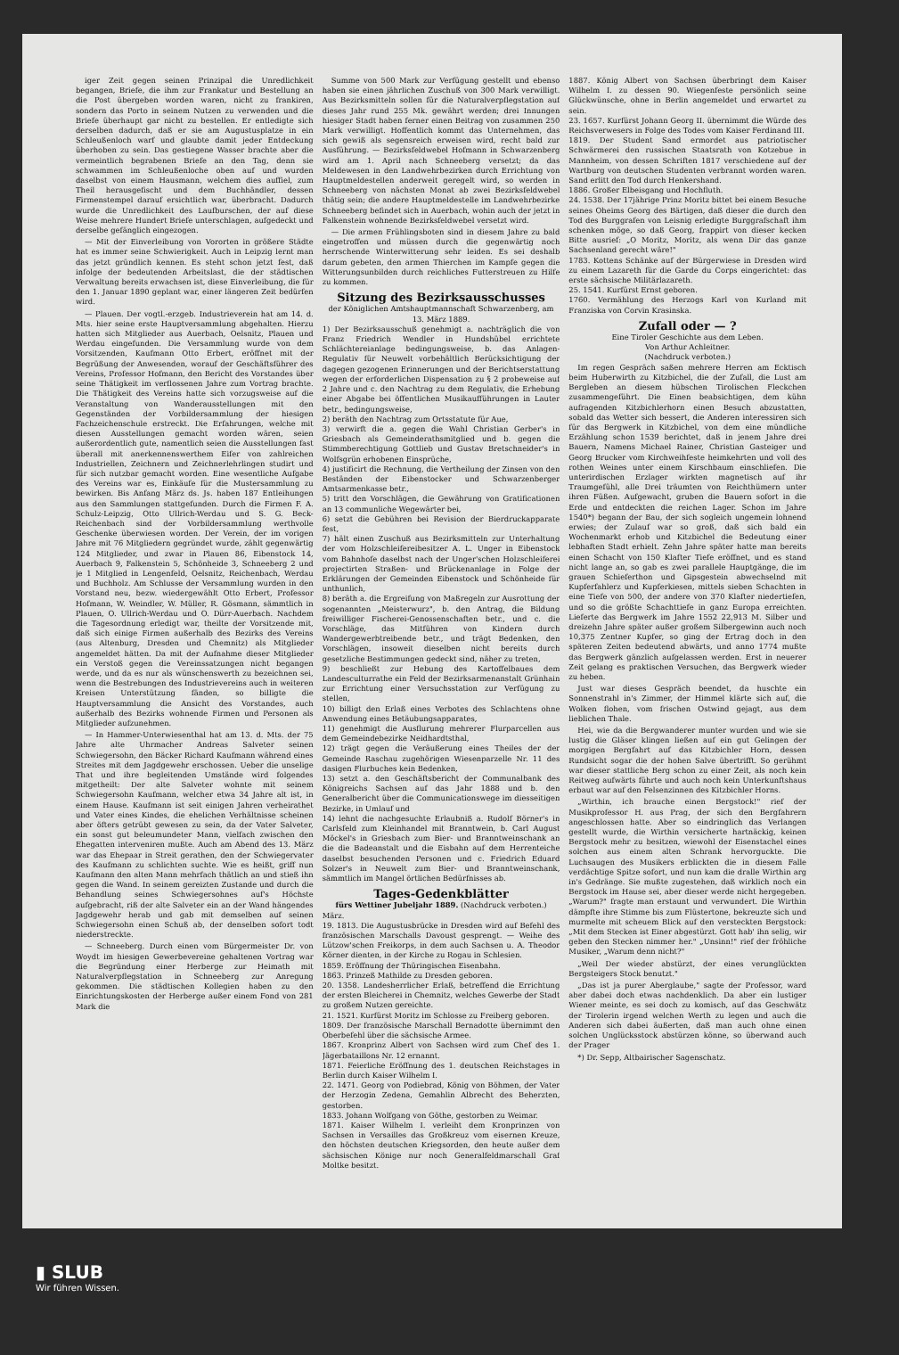iger Zeit gegen seinen Prinzipal die Unredlichkeit begangen, Briefe, die ihm zur Frankatur und Bestellung an die Post übergeben worden waren, nicht zu frankiren, sondern das Porto in seinem Nutzen zu verwenden und die Briefe überhaupt gar nicht zu bestellen. Er entledigte sich derselben dadurch, daß er sie am Augustusplatze in ein Schleußenloch warf und glaubte damit jeder Entdeckung überhoben zu sein. Das gestiegene Wasser brachte aber die vermeintlich begrabenen Briefe an den Tag, denn sie schwammen im Schleußenloche oben auf und wurden daselbst von einem Hausmann, welchem dies auffiel, zum Theil herausgefischt und dem Buchhändler, dessen Firmenstempel darauf ersichtlich war, überbracht. Dadurch wurde die Unredlichkeit des Laufburschen, der auf diese Weise mehrere Hundert Briefe unterschlagen, aufgedeckt und derselbe gefänglich eingezogen.
— Mit der Einverleibung von Vororten in größere Städte hat es immer seine Schwierigkeit. Auch in Leipzig lernt man das jetzt gründlich kennen. Es steht schon jetzt fest, daß infolge der bedeutenden Arbeitslast, die der städtischen Verwaltung bereits erwachsen ist, diese Einverleibung, die für den 1. Januar 1890 geplant war, einer längeren Zeit bedürfen wird.
— Plauen. Der vogtl.-erzgeb. Industrieverein hat am 14. d. Mts. hier seine erste Hauptversammlung abgehalten. Hierzu hatten sich Mitglieder aus Auerbach, Oelsnitz, Plauen und Werdau eingefunden. Die Versammlung wurde von dem Vorsitzenden, Kaufmann Otto Erbert, eröffnet mit der Begrüßung der Anwesenden, worauf der Geschäftsführer des Vereins, Professor Hofmann, den Bericht des Vorstandes über seine Thätigkeit im verflossenen Jahre zum Vortrag brachte. Die Thätigkeit des Vereins hatte sich vorzugsweise auf die Veranstaltung von Wanderausstellungen mit den Gegenständen der Vorbildersammlung der hiesigen Fachzeichenschule erstreckt. Die Erfahrungen, welche mit diesen Ausstellungen gemacht worden wären, seien außerordentlich gute, namentlich seien die Ausstellungen fast überall mit anerkennenswerthem Eifer von zahlreichen Industriellen, Zeichnern und Zeichnerlehrlingen studirt und für sich nutzbar gemacht worden. Eine wesentliche Aufgabe des Vereins war es, Einkäufe für die Mustersammlung zu bewirken. Bis Anfang März ds. Js. haben 187 Entleihungen aus den Sammlungen stattgefunden. Durch die Firmen F. A. Schulz-Leipzig, Otto Ullrich-Werdau und S. G. Beck-Reichenbach sind der Vorbildersammlung werthvolle Geschenke überwiesen worden. Der Verein, der im vorigen Jahre mit 76 Mitgliedern gegründet wurde, zählt gegenwärtig 124 Mitglieder, und zwar in Plauen 86, Eibenstock 14, Auerbach 9, Falkenstein 5, Schönheide 3, Schneeberg 2 und je 1 Mitglied in Lengenfeld, Oelsnitz, Reichenbach, Werdau und Buchholz. Am Schlusse der Versammlung wurden in den Vorstand neu, bezw. wiedergewählt Otto Erbert, Professor Hofmann, W. Weindler, W. Müller, R. Gösmann, sämmtlich in Plauen, O. Ullrich-Werdau und O. Dürr-Auerbach. Nachdem die Tagesordnung erledigt war, theilte der Vorsitzende mit, daß sich einige Firmen außerhalb des Bezirks des Vereins (aus Altenburg, Dresden und Chemnitz) als Mitglieder angemeldet hätten. Da mit der Aufnahme dieser Mitglieder ein Verstoß gegen die Vereinssatzungen nicht begangen werde, und da es nur als wünschenswerth zu bezeichnen sei, wenn die Bestrebungen des Industrievereins auch in weiteren Kreisen Unterstützung fänden, so billigte die Hauptversammlung die Ansicht des Vorstandes, auch außerhalb des Bezirks wohnende Firmen und Personen als Mitglieder aufzunehmen.
— In Hammer-Unterwiesenthal hat am 13. d. Mts. der 75 Jahre alte Uhrmacher Andreas Salveter seinen Schwiegersohn, den Bäcker Richard Kaufmann während eines Streites mit dem Jagdgewehr erschossen. Ueber die unselige That und ihre begleitenden Umstände wird folgendes mitgetheilt: Der alte Salveter wohnte mit seinem Schwiegersohn Kaufmann, welcher etwa 34 Jahre alt ist, in einem Hause. Kaufmann ist seit einigen Jahren verheirathet und Vater eines Kindes, die ehelichen Verhältnisse scheinen aber öfters getrübt gewesen zu sein, da der Vater Salveter, ein sonst gut beleumundeter Mann, vielfach zwischen den Ehegatten interveniren mußte. Auch am Abend des 13. März war das Ehepaar in Streit gerathen, den der Schwiegervater des Kaufmann zu schlichten suchte. Wie es heißt, griff nun Kaufmann den alten Mann mehrfach thätlich an und stieß ihn gegen die Wand. In seinem gereizten Zustande und durch die Behandlung seines Schwiegersohnes auf's Höchste aufgebracht, riß der alte Salveter ein an der Wand hängendes Jagdgewehr herab und gab mit demselben auf seinen Schwiegersohn einen Schuß ab, der denselben sofort todt niederstreckte.
— Schneeberg. Durch einen vom Bürgermeister Dr. von Woydt im hiesigen Gewerbevereine gehaltenen Vortrag war die Begründung einer Herberge zur Heimath mit Naturalverpflegstation in Schneeberg zur Anregung gekommen. Die städtischen Kollegien haben zu den Einrichtungskosten der Herberge außer einem Fond von 281 Mark die
Summe von 500 Mark zur Verfügung gestellt und ebenso haben sie einen jährlichen Zuschuß von 300 Mark verwilligt. Aus Bezirksmitteln sollen für die Naturalverpflegstation auf dieses Jahr rund 255 Mk. gewährt werden; drei Innungen hiesiger Stadt haben ferner einen Beitrag von zusammen 250 Mark verwilligt. Hoffentlich kommt das Unternehmen, das sich gewiß als segensreich erweisen wird, recht bald zur Ausführung. — Bezirksfeldwebel Hofmann in Schwarzenberg wird am 1. April nach Schneeberg versetzt; da das Meldewesen in den Landwehrbezirken durch Errichtung von Hauptmeldestellen anderweit geregelt wird, so werden in Schneeberg von nächsten Monat ab zwei Bezirksfeldwebel thätig sein; die andere Hauptmeldestelle im Landwehrbezirke Schneeberg befindet sich in Auerbach, wohin auch der jetzt in Falkenstein wohnende Bezirksfeldwebel versetzt wird.
— Die armen Frühlingsboten sind in diesem Jahre zu bald eingetroffen und müssen durch die gegenwärtig noch herrschende Winterwitterung sehr leiden. Es sei deshalb darum gebeten, den armen Thierchen im Kampfe gegen die Witterungsunbilden durch reichliches Futterstreuen zu Hilfe zu kommen.
Sitzung des Bezirksausschusses
der Königlichen Amtshauptmannschaft Schwarzenberg, am 13. März 1889.
1) Der Bezirksausschuß genehmigt a. nachträglich die von Franz Friedrich Wendler in Hundshübel errichtete Schlächtereianlage bedingungsweise, b. das Anlagen-Regulativ für Neuwelt vorbehältlich Berücksichtigung der dagegen gezogenen Erinnerungen und der Berichtserstattung wegen der erforderlichen Dispensation zu § 2 probeweise auf 2 Jahre und c. den Nachtrag zu dem Regulativ, die Erhebung einer Abgabe bei öffentlichen Musikaufführungen in Lauter betr., bedingungsweise,
2) beräth den Nachtrag zum Ortsstatute für Aue,
3) verwirft die a. gegen die Wahl Christian Gerber's in Griesbach als Gemeinderathsmitglied und b. gegen die Stimmberechtigung Gottlieb und Gustav Bretschneider's in Wolfsgrün erhobenen Einsprüche,
4) justificirt die Rechnung, die Vertheilung der Zinsen von den Beständen der Eibenstocker und Schwarzenberger Amtsarmenkasse betr.,
5) tritt den Vorschlägen, die Gewährung von Gratificationen an 13 communliche Wegewärter bei,
6) setzt die Gebühren bei Revision der Bierdruckapparate fest,
7) hält einen Zuschuß aus Bezirksmitteln zur Unterhaltung der vom Holzschleifereibesitzer A. L. Unger in Eibenstock vom Bahnhofe daselbst nach der Unger'schen Holzschleiferei projectirten Straßen- und Brückenanlage in Folge der Erklärungen der Gemeinden Eibenstock und Schönheide für unthunlich,
8) beräth a. die Ergreifung von Maßregeln zur Ausrottung der sogenannten „Meisterwurz", b. den Antrag, die Bildung freiwilliger Fischerei-Genossenschaften betr., und c. die Vorschläge, das Mitführen von Kindern durch Wandergewerbtreibende betr., und trägt Bedenken, den Vorschlägen, insoweit dieselben nicht bereits durch gesetzliche Bestimmungen gedeckt sind, näher zu treten,
9) beschließt zur Hebung des Kartoffelbaues dem Landesculturrathe ein Feld der Bezirksarmenanstalt Grünhain zur Errichtung einer Versuchsstation zur Verfügung zu stellen,
10) billigt den Erlaß eines Verbotes des Schlachtens ohne Anwendung eines Betäubungsapparates,
11) genehmigt die Ausflurung mehrerer Flurparcellen aus dem Gemeindebezirke Neidhardtsthal,
12) trägt gegen die Veräußerung eines Theiles der der Gemeinde Raschau zugehörigen Wiesenparzelle Nr. 11 des dasigen Flurbuches kein Bedenken,
13) setzt a. den Geschäftsbericht der Communalbank des Königreichs Sachsen auf das Jahr 1888 und b. den Generalbericht über die Communicationswege im diesseitigen Bezirke, in Umlauf und
14) lehnt die nachgesuchte Erlaubniß a. Rudolf Börner's in Carlsfeld zum Kleinhandel mit Branntwein, b. Carl August Möckel's in Griesbach zum Bier- und Branntweinschank an die die Badeanstalt und die Eisbahn auf dem Herrenteiche daselbst besuchenden Personen und c. Friedrich Eduard Solzer's in Neuwelt zum Bier- und Branntweinschank, sämmtlich im Mangel örtlichen Bedürfnisses ab.
Tages-Gedenkblätter
fürs Wettiner Jubeljahr 1889. (Nachdruck verboten.)
März.
19. 1813. Die Augustusbrücke in Dresden wird auf Befehl des französischen Marschalls Davoust gesprengt. — Weihe des Lützow'schen Freikorps, in dem auch Sachsen u. A. Theodor Körner dienten, in der Kirche zu Rogau in Schlesien.
1859. Eröffnung der Thüringischen Eisenbahn.
1863. Prinzeß Mathilde zu Dresden geboren.
20. 1358. Landesherrlicher Erlaß, betreffend die Errichtung der ersten Bleicherei in Chemnitz, welches Gewerbe der Stadt zu großem Nutzen gereichte.
21. 1521. Kurfürst Moritz im Schlosse zu Freiberg geboren.
1809. Der französische Marschall Bernadotte übernimmt den Oberbefehl über die sächsische Armee.
1867. Kronprinz Albert von Sachsen wird zum Chef des 1. Jägerbataillons Nr. 12 ernannt.
1871. Feierliche Eröffnung des 1. deutschen Reichstages in Berlin durch Kaiser Wilhelm I.
22. 1471. Georg von Podiebrad, König von Böhmen, der Vater der Herzogin Zedena, Gemahlin Albrecht des Beherzten, gestorben.
1833. Johann Wolfgang von Göthe, gestorben zu Weimar.
1871. Kaiser Wilhelm I. verleiht dem Kronprinzen von Sachsen in Versailles das Großkreuz vom eisernen Kreuze, den höchsten deutschen Kriegsorden, den heute außer dem sächsischen Könige nur noch Generalfeldmarschall Graf Moltke besitzt.
1887. König Albert von Sachsen überbringt dem Kaiser Wilhelm I. zu dessen 90. Wiegenfeste persönlich seine Glückwünsche, ohne in Berlin angemeldet und erwartet zu sein.
23. 1657. Kurfürst Johann Georg II. übernimmt die Würde des Reichsverwesers in Folge des Todes vom Kaiser Ferdinand III.
1819. Der Student Sand ermordet aus patriotischer Schwärmerei den russischen Staatsrath von Kotzebue in Mannheim, von dessen Schriften 1817 verschiedene auf der Wartburg von deutschen Studenten verbrannt worden waren. Sand erlitt den Tod durch Henkershand.
1886. Großer Elbeisgang und Hochfluth.
24. 1538. Der 17jährige Prinz Moritz bittet bei einem Besuche seines Oheims Georg des Bärtigen, daß dieser die durch den Tod des Burggrafen von Leisnig erledigte Burggrafschaft ihm schenken möge, so daß Georg, frappirt von dieser kecken Bitte ausrief: „O Moritz, Moritz, als wenn Dir das ganze Sachsenland gerecht wäre!"
1783. Kottens Schänke auf der Bürgerwiese in Dresden wird zu einem Lazareth für die Garde du Corps eingerichtet: das erste sächsische Militärlazareth.
25. 1541. Kurfürst Ernst geboren.
1760. Vermählung des Herzogs Karl von Kurland mit Franziska von Corvin Krasinska.
Zufall oder — ?
Eine Tiroler Geschichte aus dem Leben.
Von Arthur Achleitner.
(Nachdruck verboten.)
Im regen Gespräch saßen mehrere Herren am Ecktisch beim Huberwirth zu Kitzbichel, die der Zufall, die Lust am Bergleben an diesem hübschen Tirolischen Fleckchen zusammengeführt. Die Einen beabsichtigen, dem kühn aufragenden Kitzbichlerhorn einen Besuch abzustatten, sobald das Wetter sich bessert, die Anderen interessiren sich für das Bergwerk in Kitzbichel, von dem eine mündliche Erzählung schon 1539 berichtet, daß in jenem Jahre drei Bauern, Namens Michael Rainer, Christian Gasteiger und Georg Brucker vom Kirchweihfeste heimkehrten und voll des rothen Weines unter einem Kirschbaum einschliefen. Die unterirdischen Erzlager wirkten magnetisch auf ihr Traumgefühl, alle Drei träumten von Reichthümern unter ihren Füßen. Aufgewacht, gruben die Bauern sofort in die Erde und entdeckten die reichen Lager. Schon im Jahre 1540*) begann der Bau, der sich sogleich ungemein lohnend erwies; der Zulauf war so groß, daß sich bald ein Wochenmarkt erhob und Kitzbichel die Bedeutung einer lebhaften Stadt erhielt. Zehn Jahre später hatte man bereits einen Schacht von 150 Klafter Tiefe eröffnet, und es stand nicht lange an, so gab es zwei parallele Hauptgänge, die im grauen Schieferthon und Gipsgestein abwechselnd mit Kupferfahlerz und Kupferkiesen, mittels sieben Schachten in eine Tiefe von 500, der andere von 370 Klafter niedertiefen, und so die größte Schachttiefe in ganz Europa erreichten. Lieferte das Bergwerk im Jahre 1552 22,913 M. Silber und dreizehn Jahre später außer großem Silbergewinn auch noch 10,375 Zentner Kupfer, so ging der Ertrag doch in den späteren Zeiten bedeutend abwärts, und anno 1774 mußte das Bergwerk gänzlich aufgelassen werden. Erst in neuerer Zeit gelang es praktischen Versuchen, das Bergwerk wieder zu heben.
Just war dieses Gespräch beendet, da huschte ein Sonnenstrahl in's Zimmer, der Himmel klärte sich auf, die Wolken flohen, vom frischen Ostwind gejagt, aus dem lieblichen Thale.
Hei, wie da die Bergwanderer munter wurden und wie sie lustig die Gläser klingen ließen auf ein gut Gelingen der morgigen Bergfahrt auf das Kitzbichler Horn, dessen Rundsicht sogar die der hohen Salve übertrifft. So gerühmt war dieser stattliche Berg schon zu einer Zeit, als noch kein Reitweg aufwärts führte und auch noch kein Unterkunftshaus erbaut war auf den Felsenzinnen des Kitzbichler Horns.
„Wirthin, ich brauche einen Bergstock!" rief der Musikprofessor H. aus Prag, der sich den Bergfahrern angeschlossen hatte. Aber so eindringlich das Verlangen gestellt wurde, die Wirthin versicherte hartnäckig, keinen Bergstock mehr zu besitzen, wiewohl der Eisenstachel eines solchen aus einem alten Schrank hervorguckte. Die Luchsaugen des Musikers erblickten die in diesem Falle verdächtige Spitze sofort, und nun kam die dralle Wirthin arg in's Gedränge. Sie mußte zugestehen, daß wirklich noch ein Bergstock im Hause sei, aber dieser werde nicht hergegeben. „Warum?" fragte man erstaunt und verwundert. Die Wirthin dämpfte ihre Stimme bis zum Flüstertone, bekreuzte sich und murmelte mit scheuem Blick auf den versteckten Bergstock: „Mit dem Stecken ist Einer abgestürzt. Gott hab' ihn selig, wir geben den Stecken nimmer her." „Unsinn!" rief der fröhliche Musiker, „Warum denn nicht?"
„Weil Der wieder abstürzt, der eines verunglückten Bergsteigers Stock benutzt."
„Das ist ja purer Aberglaube," sagte der Professor, ward aber dabei doch etwas nachdenklich. Da aber ein lustiger Wiener meinte, es sei doch zu komisch, auf das Geschwätz der Tirolerin irgend welchen Werth zu legen und auch die Anderen sich dabei äußerten, daß man auch ohne einen solchen Unglücksstock abstürzen könne, so überwand auch der Prager
*) Dr. Sepp, Altbairischer Sagenschatz.
▮ SLUB
Wir führen Wissen.